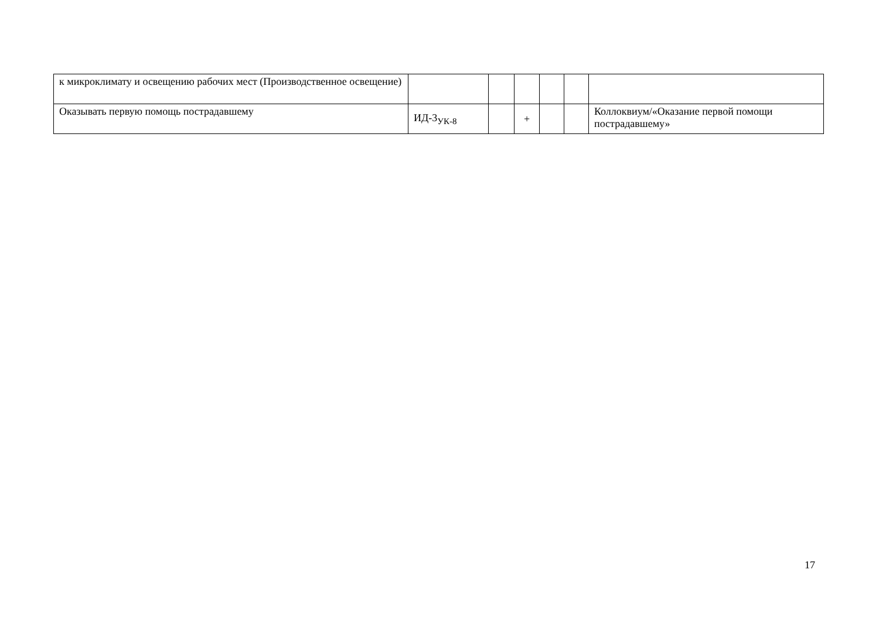| к микроклимату и освещению рабочих мест (Производственное освещение) | | | | | | |
| Оказывать первую помощь пострадавшему | ИД-3<sub>УК-8</sub> | | + | | | Коллоквиум/«Оказание первой помощи пострадавшему» |
17